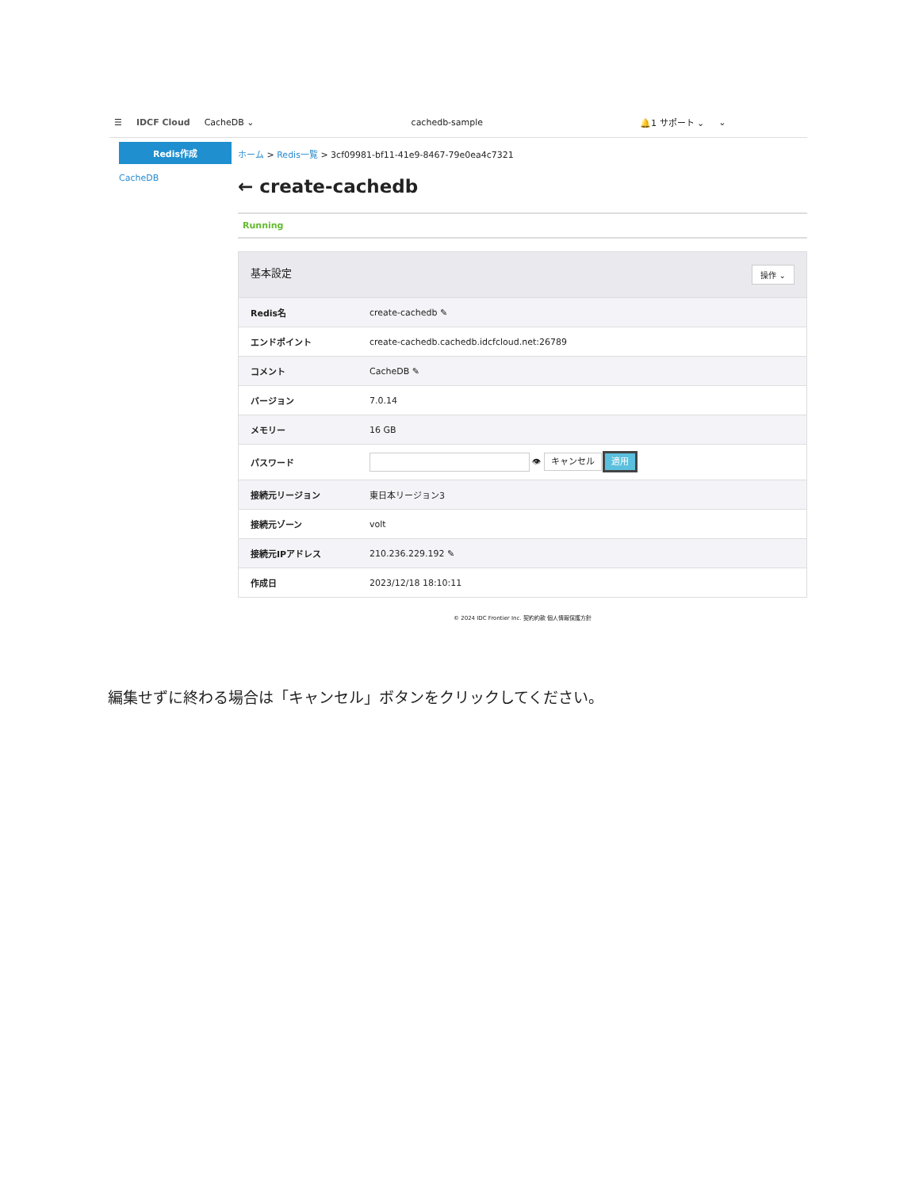☰ IDCF Cloud CacheDB ⌄ cachedb-sample 🔔1 サポート ⌄ ⌄
Redis作成
CacheDB
ホーム > Redis一覧 > 3cf09981-bf11-41e9-8467-79e0ea4c7321
← create-cachedb
Running
| 基本設定 操作 ⌄ | |
| Redis名 | create-cachedb ✎ |
| エンドポイント | create-cachedb.cachedb.idcfcloud.net:26789 |
| コメント | CacheDB ✎ |
| バージョン | 7.0.14 |
| メモリー | 16 GB |
| パスワード | 👁 キャンセル 適用 |
| 接続元リージョン | 東日本リージョン3 |
| 接続元ゾーン | volt |
| 接続元IPアドレス | 210.236.229.192 ✎ |
| 作成日 | 2023/12/18 18:10:11 |
© 2024 IDC Frontier Inc. 契約約款 個人情報保護方針
編集せずに終わる場合は「キャンセル」ボタンをクリックしてください。